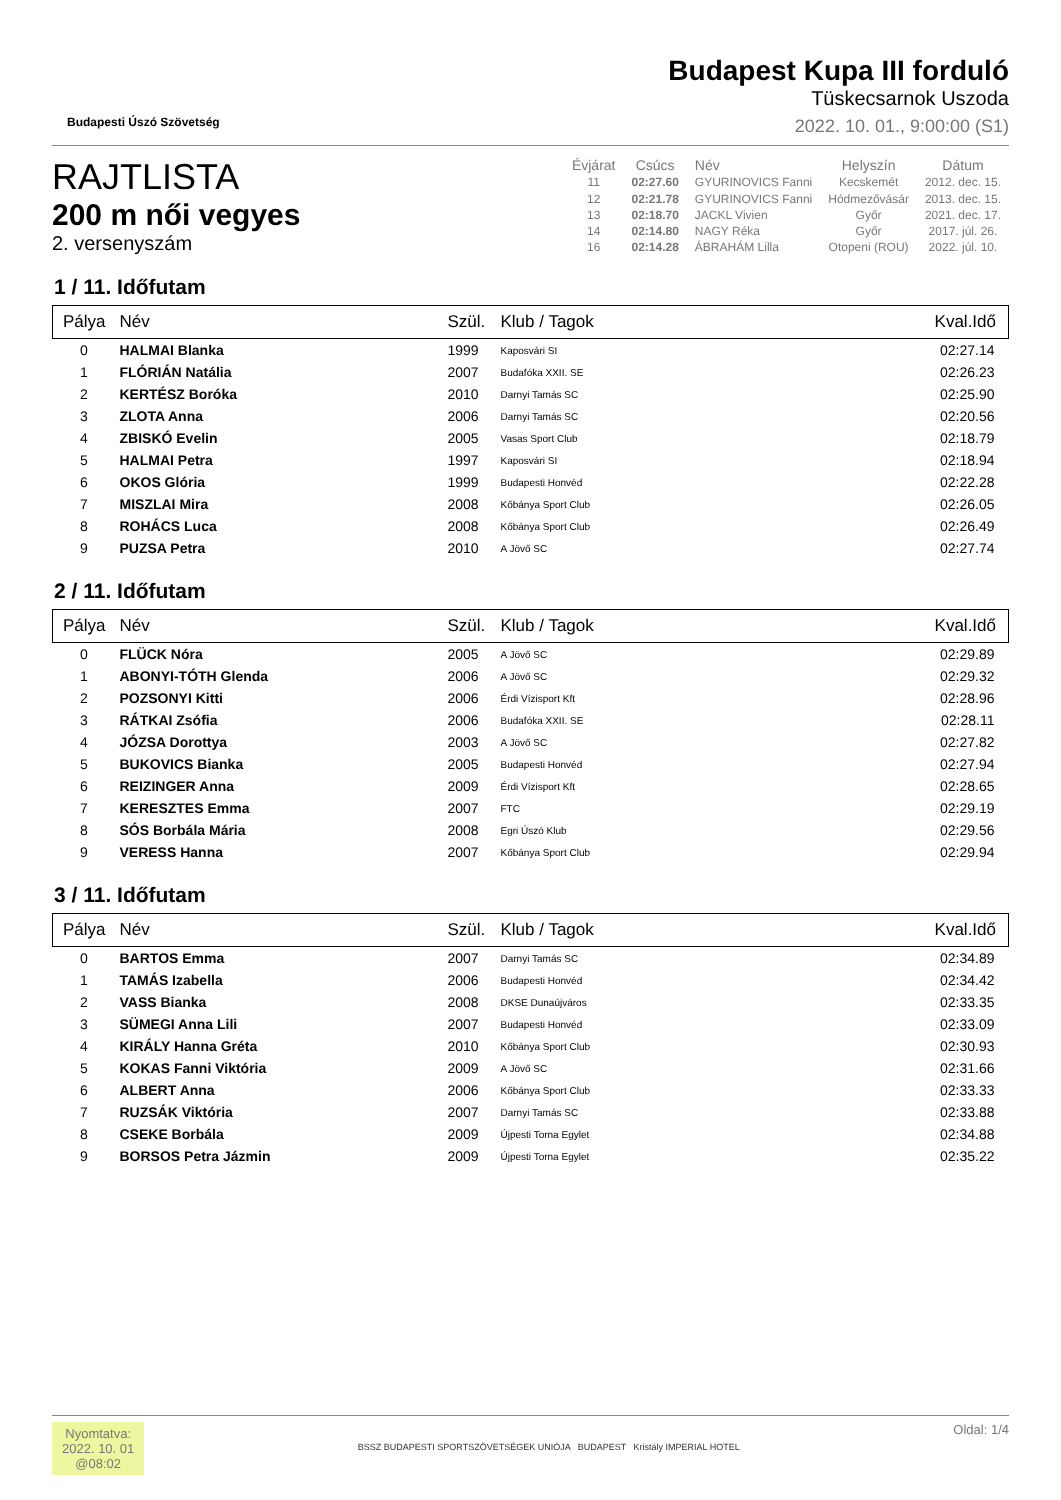Budapesti Úszó Szövetség
Budapest Kupa III forduló
Tüskecsarnok Uszoda
2022. 10. 01., 9:00:00 (S1)
RAJTLISTA
200 m női vegyes
2. versenyszám
| Évjárat | Csúcs | Név | Helyszín | Dátum |
| --- | --- | --- | --- | --- |
| 11 | 02:27.60 | GYURINOVICS Fanni | Kecskemét | 2012. dec. 15. |
| 12 | 02:21.78 | GYURINOVICS Fanni | Hódmezővásár | 2013. dec. 15. |
| 13 | 02:18.70 | JACKL Vivien | Győr | 2021. dec. 17. |
| 14 | 02:14.80 | NAGY Réka | Győr | 2017. júl. 26. |
| 16 | 02:14.28 | ÁBRAHÁM Lilla | Otopeni (ROU) | 2022. júl. 10. |
1 / 11. Időfutam
| Pálya | Név | Szül. | Klub / Tagok | Kval.Idő |
| --- | --- | --- | --- | --- |
| 0 | HALMAI Blanka | 1999 | Kaposvári SI | 02:27.14 |
| 1 | FLÓRIÁN Natália | 2007 | Budafóka XXII. SE | 02:26.23 |
| 2 | KERTÉSZ Boróka | 2010 | Darnyi Tamás SC | 02:25.90 |
| 3 | ZLOTA Anna | 2006 | Darnyi Tamás SC | 02:20.56 |
| 4 | ZBISKÓ Evelin | 2005 | Vasas Sport Club | 02:18.79 |
| 5 | HALMAI Petra | 1997 | Kaposvári SI | 02:18.94 |
| 6 | OKOS Glória | 1999 | Budapesti Honvéd | 02:22.28 |
| 7 | MISZLAI Mira | 2008 | Kőbánya Sport Club | 02:26.05 |
| 8 | ROHÁCS Luca | 2008 | Kőbánya Sport Club | 02:26.49 |
| 9 | PUZSA Petra | 2010 | A Jövő SC | 02:27.74 |
2 / 11. Időfutam
| Pálya | Név | Szül. | Klub / Tagok | Kval.Idő |
| --- | --- | --- | --- | --- |
| 0 | FLÜCK Nóra | 2005 | A Jövő SC | 02:29.89 |
| 1 | ABONYI-TÓTH Glenda | 2006 | A Jövő SC | 02:29.32 |
| 2 | POZSONYI Kitti | 2006 | Érdi Vízisport Kft | 02:28.96 |
| 3 | RÁTKAI Zsófia | 2006 | Budafóka XXII. SE | 02:28.11 |
| 4 | JÓZSA Dorottya | 2003 | A Jövő SC | 02:27.82 |
| 5 | BUKOVICS Bianka | 2005 | Budapesti Honvéd | 02:27.94 |
| 6 | REIZINGER Anna | 2009 | Érdi Vízisport Kft | 02:28.65 |
| 7 | KERESZTES Emma | 2007 | FTC | 02:29.19 |
| 8 | SÓS Borbála Mária | 2008 | Egri Úszó Klub | 02:29.56 |
| 9 | VERESS Hanna | 2007 | Kőbánya Sport Club | 02:29.94 |
3 / 11. Időfutam
| Pálya | Név | Szül. | Klub / Tagok | Kval.Idő |
| --- | --- | --- | --- | --- |
| 0 | BARTOS Emma | 2007 | Darnyi Tamás SC | 02:34.89 |
| 1 | TAMÁS Izabella | 2006 | Budapesti Honvéd | 02:34.42 |
| 2 | VASS Bianka | 2008 | DKSE Dunaújváros | 02:33.35 |
| 3 | SÜMEGI Anna Lili | 2007 | Budapesti Honvéd | 02:33.09 |
| 4 | KIRÁLY Hanna Gréta | 2010 | Kőbánya Sport Club | 02:30.93 |
| 5 | KOKAS Fanni Viktória | 2009 | A Jövő SC | 02:31.66 |
| 6 | ALBERT Anna | 2006 | Kőbánya Sport Club | 02:33.33 |
| 7 | RUZSÁK Viktória | 2007 | Darnyi Tamás SC | 02:33.88 |
| 8 | CSEKE Borbála | 2009 | Újpesti Torna Egylet | 02:34.88 |
| 9 | BORSOS Petra Jázmin | 2009 | Újpesti Torna Egylet | 02:35.22 |
Nyomtatva:
2022. 10. 01
@08:02
BSSZ BUDAPESTI SPORTSZÖVETSÉGEK UNIÓJA BUDAPEST Kristály IMPERIAL HOTEL
Oldal: 1/4